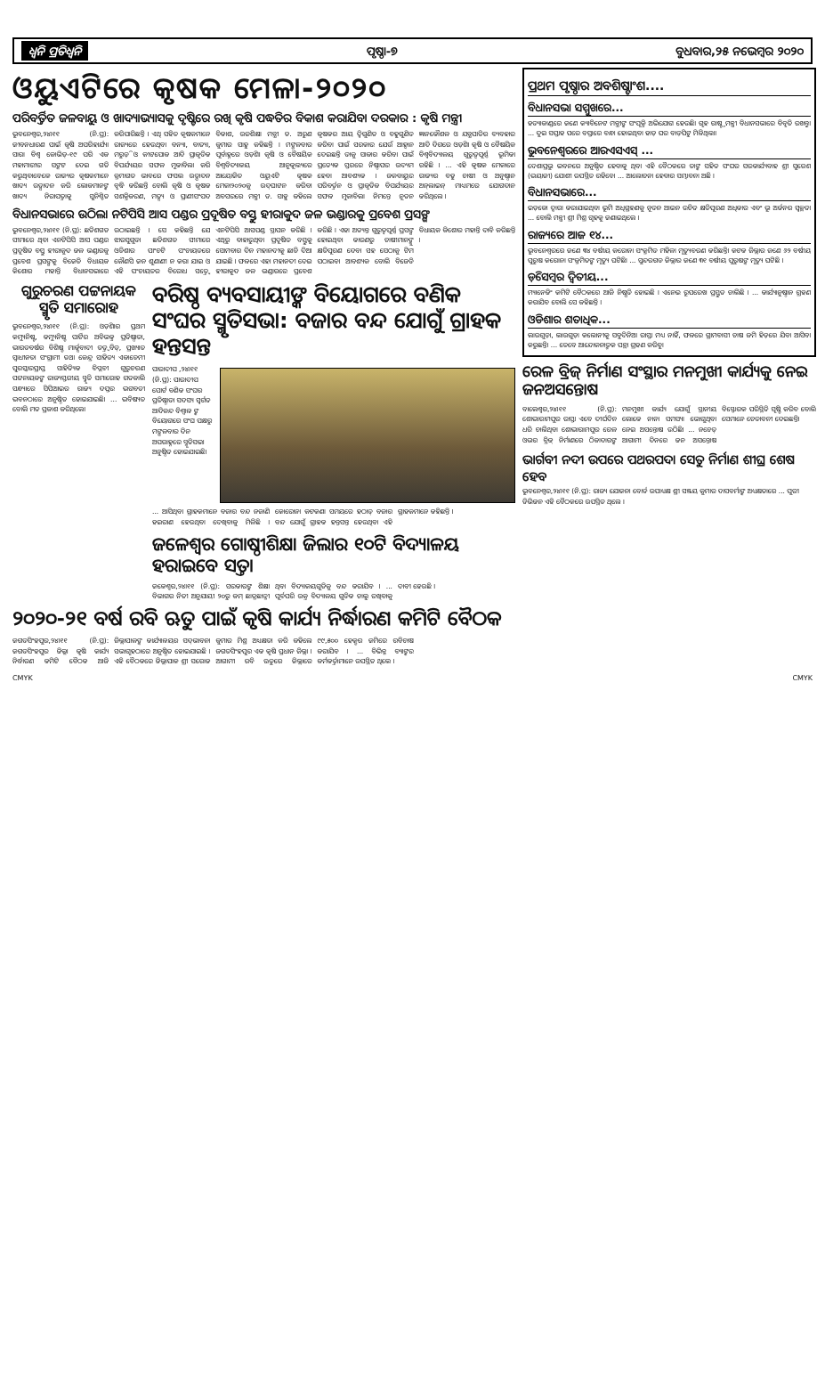ଧ୍ୱନି ପ୍ରତିଧ୍ୱନି ପୃଷ୍ଠା-୭ ବୁଧବାର,୨୫ ନଭେମ୍ବର ୨୦୨୦
ଓୟୁଏଟିରେ କୃଷକ ମେଳା-୨୦୨୦
ପରିବର୍ତ୍ତିତ ଜଳବାୟୁ ଓ ଖାଦ୍ୟାଭ୍ୟାସକୁ ଦୃଷ୍ଟିରେ ରଖି କୃଷି ପଦ୍ଧତିର ବିକାଶ କରାଯିବା ଦରକାର : କୃଷି ମନ୍ତ୍ରୀ
ଭୁବନେଶ୍ୱର,୨୪।୧୧ (ନି.ପ୍ର): ଜୀବନଧାରଣ ପାଇଁ କୃଷି ଅପରିହାର୍ଯ୍ୟ। ସାରା ବିଶ୍ୱ କୋଭିଡ୍-୧୯ ପରି ଏକ ମହାମାରୀର ସଙ୍କଟ ଦେଇ ଗତି କରୁଥିବାବେଳେ ରାଜ୍ୟର କୃଷକମାନେ ଖାଦ୍ୟ ଉତ୍ପାଦନ କରି ଲୋକମାନଙ୍କ ଖାଦ୍ୟ ନିରାପତ୍ତାକୁ ସୁନିଶ୍ଚିତ କରିପାରିଛନ୍ତି । ଏଥି ସହିତ କୃଷକମାନେ ରାଜ୍ୟରେ ହେଉଥିବା ବନ୍ୟା, ବାତ୍ୟା, ମରୁଡ଼ି ଓ କୀଟପୋକ ଆଦି ପ୍ରାକୃତିକ ବିପର୍ଯ୍ୟୟର ସଫଳ ମୁକାବିଲା କରି କ୍ରମାଗତ ଭାବରେ ଫସଲ ଉତ୍ପାଦନ ବୃଦ୍ଧି କରିଛନ୍ତି ବୋଲି କୃଷି ଓ କୃଷକ ସଶକ୍ତିକରଣ, ମତ୍ସ୍ୟ ଓ ପ୍ରାଣୀସଂପଦ ବିକାଶ, ଉଚ୍ଚଶିକ୍ଷା ମନ୍ତ୍ରୀ ଡ. ଅରୁଣ କୁମାର ସାହୁ କହିଛନ୍ତି । ମଙ୍ଗଳବାର ପୂର୍ବାହ୍ନରେ ଓଡ଼ିଶା କୃଷି ଓ ବୈଷୟିକ ବିଶ୍ୱବିଦ୍ୟାଳୟ ଆନୁକୂଲ୍ୟରେ ଆୟୋଜିତ ଓୟୁଏଟି କୃଷକ ମେଳା୨୦୨୦କୁ ଉଦ୍‌ଘାଟନ କରିବା ଅବସରରେ ମନ୍ତ୍ରୀ ଡ. ସାହୁ କହିଲେ କୃଷକର ଆୟ ଦ୍ୱିଗୁଣିତ ଓ ବହୁଗୁଣିତ କରିବା ପାଇଁ ସରକାର ଯେଉଁ ଆହ୍ୱାନ ଦେଇଛନ୍ତି ତାକୁ ସାକାର କରିବା ପାଇଁ ପ୍ରତ୍ୟେକ ସ୍ତରରେ ନିଷ୍ଠାପର ଉଦ୍ୟମ ହେବା ଆବଶ୍ୟକ । ଜଳବାୟୁର ପରିବର୍ତ୍ତନ ଓ ପ୍ରାକୃତିକ ବିପର୍ଯ୍ୟୟର ସଫଳ ମୁକାବିଲା ନିମନ୍ତେ ନୂତନ ଜ୍ଞାନକୌଶଳ ଓ ଯନ୍ତ୍ରପାତିର ବ୍ୟବହାର ଆଦି ଦିଗରେ ଓଡ଼ିଶା କୃଷି ଓ ବୈଷୟିକ ବିଶ୍ୱବିଦ୍ୟାଳୟ ଗୁରୁତ୍ୱପୂର୍ଣ୍ଣ ଭୂମିକା ରହିଛି । ... ଏହି କୃଷକ ମେଳାରେ ରାଜ୍ୟର ବହୁ ଚାଷୀ ଓ ଅନୁଷ୍ଠାନ ଅନ୍‌ଲାଇନ୍ ମାଧ୍ୟମରେ ଯୋଗଦାନ କରିଥିଲେ ।
ବିଧାନସଭାରେ ଉଠିଲା ନଟିପିସି ଆସ ପଣ୍ଡର ପ୍ରଦୂଷିତ ବସ୍ତୁ ହୀରାକୁଦ ଜଳ ଭଣ୍ଡାରକୁ ପ୍ରବେଶ ପ୍ରସଙ୍ଗ
ଭୁବନେଶ୍ୱର,୨୪।୧୧ (ନି.ପ୍ର): ଛତିଶଗଡ ସୀମାରେ ଥିବା ଏନଟିପିସି ଆସ ପଣ୍ଡର ପ୍ରଦୂଷିତ ବସ୍ତୁ ହୀରାକୁଦ ଜଳ ଭଣ୍ଡାରକୁ ପ୍ରବେଶ ପ୍ରସଙ୍ଗକୁ ବିଜେଡି ବିଧାୟକ କିଶୋର ମହାନ୍ତି ବିଧାନସଭାରେ ଉଠାଇଛନ୍ତି । ସେ କହିଛନ୍ତି ଯେ ଝାରସୁଗୁଡା ଛତିଶଗଡ ସୀମାରେ ଓଡିଶାର ପାଂଚଟି ପଂଚାୟତରେ କୌଣସି ଜନ ଶୁଣାଣୀ ନ କରା ଯାଇ ଓ ଏହି ପଂଚାୟତର ବିରୋଧ ସତ୍ତ୍ୱେ ଏନଟିପିସି ଆସପଣ୍ଡ ସ୍ଥାପନ କରିଛି । ଏଥିରୁ ବାହାରୁଥିବା ପ୍ରଦୂଷିତ ବସ୍ତୁକୁ ସୋମବାର ଦିନ ମହାନଦୀକୁ ଛାଡି ଦିଆ ଯାଇଛି । ଫଳରେ ଏହା ମହାନଦୀ ଦେଇ ହୀରାକୁଦ ଜଳ ଭଣ୍ଡାରରେ ପ୍ରବେଶ କରିଛି । ଏହା ଅତ୍ୟନ୍ତ ଗୁରୁତ୍ୱପୂର୍ଣ୍ଣ ପ୍ରସଙ୍ଗ ହୋଇଥିବା କାରଣରୁ ଚାଷୀମାନଙ୍କୁ କ୍ଷତିପୂରଣ ଦେବା ସହ ସେଠାକୁ ଟିମ ପଠାଇବା ଆବଶ୍ୟକ ବୋଲି ବିଜେଡି ବିଧାୟକ କିଶୋର ମହାନ୍ତି ଦାବି କରିଛନ୍ତି ।
ଗୁରୁଚରଣ ପଟ୍ଟନାୟକ ସ୍ମୃତି ସମାରୋହ
ଭୁବନେଶ୍ୱର,୨୪।୧୧ (ନି.ପ୍ର): ଓଡ଼ିଶାର ପ୍ରଥମ କମ୍ୟୁନିଷ୍ଟ, କମ୍ୟୁନିଷ୍ଟ ପାର୍ଟିର ଅବିଭକ୍ତ ପ୍ରତିଷ୍ଠାତା, ଭାରତବର୍ଷର ବିଶିଷ୍ଟ ମାର୍କ୍ସବାଦୀ ତତ୍ତ୍ୱବିତ୍, ପ୍ରଖ୍ୟାତ ସ୍ୱାଧୀନତା ସଂଗ୍ରାମୀ ତଥା କେନ୍ଦ୍ର ସାହିତ୍ୟ ଏକାଡେମୀ ପୁରସ୍କାରପ୍ରାପ୍ତ ସାହିତ୍ୟିକ ବିପ୍ଳବୀ ଗୁରୁଚରଣ ପଟ୍ଟନାୟକଙ୍କ ରାଜ୍ୟସ୍ତରୀୟ ସ୍ମୃତି ସମାରୋହ ଗତକାଲି ସନ୍ଧ୍ୟାରେ ସିପିଆଇର ରାଜ୍ୟ ଦପ୍ତର ଭଗବତୀ ଭବନଠାରେ ଅନୁଷ୍ଠିତ ହୋଇଯାଇଛି। ... ଭବିଷ୍ୟତ ବୋଲି ମତ ପ୍ରକାଶ କରିଥିଲେ।
ବରିଷ୍ଠ ବ୍ୟବସାୟୀଙ୍କ ବିୟୋଗରେ ବଣିକ ସଂଘର ସ୍ମୃତିସଭା: ବଜାର ବନ୍ଦ ଯୋଗୁଁ ଗ୍ରାହକ ହନ୍ତସନ୍ତ
ପାରାଦୀପ ,୨୪।୧୧ (ନି.ପ୍ର): ପାରାଦୀପ ପୋର୍ଟ ବଣିକ ସଂଘର ପ୍ରତିଷ୍ଠାତା ସଦସ୍ୟ ସ୍ୱର୍ଗତ ଆଦିକନ୍ଦ ବିଶ୍ୱାଳ ଙ୍କ ବିୟୋଗରେ ସଂଘ ପକ୍ଷରୁ ମଙ୍ଗଳବାର ଦିନ ଅପରାହ୍ନରେ ସ୍ମୃତିସଭା ଅନୁଷ୍ଠିତ ହୋଇଯାଇଛି।
... ଆସିଥିବା ଗ୍ରାହକମାନେ ବଜାର ବନ୍ଦ ନଜାଣି ହଇରାଣ ହେଉଥିବା ଦେଖିବାକୁ ମିଳିଛି । କୋରୋନା କଟକଣା ସମୟରେ ହଠାତ୍ ବଜାର ବନ୍ଦ ଯୋଗୁଁ ଗ୍ରାହକ ହନ୍ତସନ୍ତ ହେଉଥିବା ଏହି ଗ୍ରାହକମାନେ କହିଛନ୍ତି ।
ଜଳେଶ୍ୱର ଗୋଷ୍ଠୀଶିକ୍ଷା ଜିଲାର ୧୦ଟି ବିଦ୍ୟାଳୟ ହରାଇବେ ସତ୍ତା
ଜଳେଶ୍ୱର,୨୪।୧୧ (ନି.ପ୍ର): ସରକାରଙ୍କ ଶିକ୍ଷା ବିଭାଗର ନିତୀ ଅନୁଯାୟୀ ୨୦ରୁ କମ୍ ଛାତ୍ରଛାତ୍ରୀ ଥିବା ବିଦ୍ୟାଳୟଗୁଡିକୁ ବନ୍ଦ କରାଯିବ । ... ପୂର୍ବପରି ଉକ୍ତ ବିଦ୍ୟାଳୟ ଗୁଡିକ ଚାଲୁ ରଖିବାକୁ ଦାବୀ ହେଉଛି ।
୨୦୨୦-୨୧ ବର୍ଷ ରବି ଋତୁ ପାଇଁ କୃଷି କାର୍ଯ୍ୟ ନିର୍ଦ୍ଧାରଣ କମିଟି ବୈଠକ
ଜଗତସିଂହପୁର,୨୪।୧୧ (ନି.ପ୍ର): ଜଗତସିଂହପୁର ଜିଲ୍ଲା କୃଷି କାର୍ଯ୍ୟ ନିର୍ଦ୍ଧାରଣ କମିଟି ବୈଠକ ଆଜି ଜିଲ୍ଲାପାଳଙ୍କ କାର୍ଯ୍ୟାଳୟର ସଦ୍‌ଭାବନା ସଭାଗୃହଠାରେ ଅନୁଷ୍ଠିତ ହୋଇଯାଇଛି । ଏହି ବୈଠକରେ ଜିଲ୍ଲାପାଳ ଶ୍ରୀ ସରୋଜ କୁମାର ମିଶ୍ର ଅଧ୍ୟକ୍ଷତା କରି କହିଲେ ଜଗତସିଂହପୁର ଏକ କୃଷି ପ୍ରଧାନ ଜିଲ୍ଲା । ଆଗାମୀ ରବି ଋତୁରେ ଜିଲ୍ଲାରେ ୯୯,୫୦୦ ହେକ୍ଟର ଜମିରେ ରବିଚାଷ କରାଯିବ । ... ବିଭିନ୍ନ ବ୍ୟାଙ୍କର କର୍ମକର୍ତ୍ତାମାନେ ଉପସ୍ଥିତ ଥିଲେ ।
ପ୍ରଥମ ପୃଷ୍ଠାର ଅବଶିଷ୍ଟାଂଶ....
ବିଧାନସଭା ସମ୍ମୁଖରେ...
ହତ୍ୟାକାଣ୍ଡରେ ଜଣେ କ୍ୟାବିନେଟ ମନ୍ତ୍ରୀଙ୍କ ସଂପୃକ୍ତି ଅଭିଯୋଗ ହେଉଛି। ଗୃହ ରାଷ୍ଟ୍ରମନ୍ତ୍ରୀ ବିଧାନସଭାରେ ବିବୃତି ରଖନ୍ତୁ। ... ଦୁଇ ସପ୍ତାହ ପରେ ବସ୍ତାରେ ବନ୍ଧା ହୋଇଥିବା ହାଡ଼ ଘର ବାଡ଼ିପଟୁ ମିଳିଥିଲା।
ଭୁବନେଶ୍ୱରରେ ଆରଏସଏସ୍ ...
ଦେଶାପ୍ରଭୁ ଭବନରେ ଅନୁଷ୍ଠିତ ହେବାକୁ ଥିବା ଏହି ବୈଠକରେ ତାଙ୍କ ସହିତ ସଂଘର ସରକାର୍ଯ୍ୟବାହ ଶ୍ରୀ ସୁରେଶ (ଭୟାଜୀ) ଯୋଶୀ ଉପସ୍ଥିତ ରହିବେ। ... ଆଲୋଚନା ହେବାର ସମ୍ଭାବନା ଅଛି ।
ବିଧାନସଭାରେ...
ଇଡ଼କୋ ଦ୍ୱାରା କରାଯାଇଥିବା ଭୂମି ଅଧିଗ୍ରହଣକୁ ନୂତନ ଆଇନ ଉଚିତ କ୍ଷତିପୂରଣ ଅଧିକାର ଏବଂ ଭୂ ଅର୍ଜନର ସ୍ୱଚ୍ଛତା ... ବୋଲି ମନ୍ତ୍ରୀ ଶ୍ରୀ ମିଶ୍ର ଗୃହକୁ ଜଣାଇଥିଲେ ।
ରାଜ୍ୟରେ ଆଜ ୧୪...
ଭୁବନେଶ୍ୱରରେ ଜଣେ ୩୪ ବର୍ଷୀୟ କରୋନା ସଂକ୍ରମିତ ମହିଳା ମୃତ୍ୟୁବରଣ କରିଛନ୍ତି। କଟକ ଜିଲ୍ଲାର ଜଣେ ୬୨ ବର୍ଷୀୟ ପୁରୁଷ କରୋନା ସଂକ୍ରମିତଙ୍କ ମୃତ୍ୟୁ ଘଟିଛି। ... ସୁନ୍ଦରଗଡ ଜିଲ୍ଲାର ଜଣେ ୩୧ ବର୍ଷୀୟ ପୁରୁଷଙ୍କ ମୃତ୍ୟୁ ଘଟିଛି ।
ଡ଼ିସେମ୍ବର ଦ୍ୱିତୀୟ...
ମ୍ୟାନେଜିଂ କମିଟି ବୈଠକରେ ଆଜି ନିଷ୍ପତି ହୋଇଛି । ଏନେଇ ରୂପରେଖ ପ୍ରସ୍ତୁତ ଚାଲିଛି । ... କାର୍ଯ୍ୟାନୁଷ୍ଠାନ ଗ୍ରହଣ କରାଯିବ ବୋଲି ସେ କହିଛନ୍ତି ।
ଓଡିଶାର ଶତାଧିକ...
ଲାଉଗୁଡ଼ା, ଲାଉଗୁଡ଼ା କଲୋନୀକୁ ସବୁଦିନିଆ ରାସ୍ତା ମଧ୍ୟ ନାହିଁ, ଫଳରେ ଗ୍ରାମବାସୀ ଚାଷ ଜମି ହିଡ଼ରେ ଯିବା ଆସିବା କରୁଛନ୍ତି। ... ତେବେ ଆନ୍ଦୋଳନାତ୍ମକ ପନ୍ଥା ଗ୍ରହଣ କରିବୁ।
ରେଳ ବ୍ରିଜ୍ ନିର୍ମାଣ ସଂସ୍ଥାର ମନମୁଖୀ କାର୍ଯ୍ୟକୁ ନେଇ ଜନଅସନ୍ତୋଷ
ବାଲେଶ୍ୱର,୨୪।୧୧ (ନି.ପ୍ର): ଶୋଭାରାମପୁର ରାସ୍ତା ଏବେ ଦୀର୍ଘଦିନ ଧରି ଚାଲିଥିବା ଶୋଭାରାମପୁର ରେଳ ଓଭର ବ୍ରିଜ୍ ନିର୍ମାଣରେ ଠିକାଦାରଙ୍କ ମନମୁଖୀ କାର୍ଯ୍ୟ ଯୋଗୁଁ ସ୍ଥାନୀୟ ଲୋକେ ନାନା ସମସ୍ୟା ଭୋଗୁଥିବା ନେଇ ଅସନ୍ତୋଷ ଉଠିଛି। ... ନଚେତ୍ ଆଗାମୀ ଦିନରେ ଜନ ଅସନ୍ତୋଷ ବିସ୍ଫୋରକ ପରିସ୍ଥିତି ସୃଷ୍ଟି କରିବ ବୋଲି ସେମାନେ ଚେତାବନୀ ଦେଇଛନ୍ତି।
ଭାର୍ଗବୀ ନଦୀ ଉପରେ ପଥରପଦା ସେତୁ ନିର୍ମାଣ ଶୀଘ୍ର ଶେଷ ହେବ
ଭୁବନେଶ୍ୱର,୨୪।୧୧ (ନି.ପ୍ର): ରାଜ୍ୟ ଯୋଜନା ବୋର୍ଡ ଉପାଧ୍ୟକ୍ଷ ଶ୍ରୀ ସଞ୍ଜୟ କୁମାର ଦାସବର୍ମାଙ୍କ ଅଧ୍ୟକ୍ଷତାରେ ... ପୁରୀ ଡିଭିଜନ ଏହି ବୈଠକରେ ଉପସ୍ଥିତ ଥିଲେ ।
CMYK CMYK